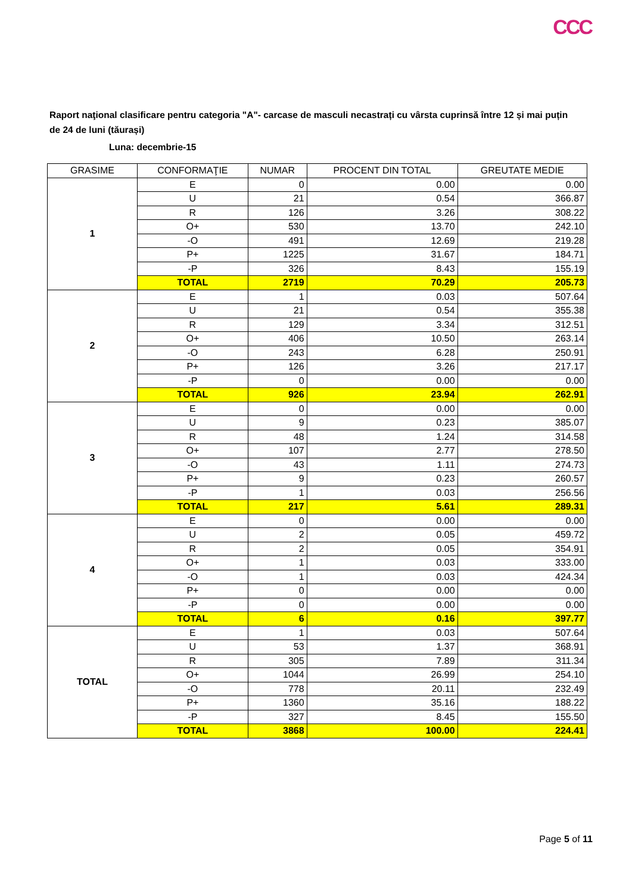CCC
Raport naţional clasificare pentru categoria "A"- carcase de masculi necastrați cu vârsta cuprinsă între 12 și mai puțin de 24 de luni (tăurași)
Luna: decembrie-15
| GRASIME | CONFORMAŢIE | NUMAR | PROCENT DIN TOTAL | GREUTATE MEDIE |
| --- | --- | --- | --- | --- |
| 1 | E | 0 | 0.00 | 0.00 |
| | U | 21 | 0.54 | 366.87 |
| | R | 126 | 3.26 | 308.22 |
| | O+ | 530 | 13.70 | 242.10 |
| | -O | 491 | 12.69 | 219.28 |
| | P+ | 1225 | 31.67 | 184.71 |
| | -P | 326 | 8.43 | 155.19 |
| | TOTAL | 2719 | 70.29 | 205.73 |
| 2 | E | 1 | 0.03 | 507.64 |
| | U | 21 | 0.54 | 355.38 |
| | R | 129 | 3.34 | 312.51 |
| | O+ | 406 | 10.50 | 263.14 |
| | -O | 243 | 6.28 | 250.91 |
| | P+ | 126 | 3.26 | 217.17 |
| | -P | 0 | 0.00 | 0.00 |
| | TOTAL | 926 | 23.94 | 262.91 |
| 3 | E | 0 | 0.00 | 0.00 |
| | U | 9 | 0.23 | 385.07 |
| | R | 48 | 1.24 | 314.58 |
| | O+ | 107 | 2.77 | 278.50 |
| | -O | 43 | 1.11 | 274.73 |
| | P+ | 9 | 0.23 | 260.57 |
| | -P | 1 | 0.03 | 256.56 |
| | TOTAL | 217 | 5.61 | 289.31 |
| 4 | E | 0 | 0.00 | 0.00 |
| | U | 2 | 0.05 | 459.72 |
| | R | 2 | 0.05 | 354.91 |
| | O+ | 1 | 0.03 | 333.00 |
| | -O | 1 | 0.03 | 424.34 |
| | P+ | 0 | 0.00 | 0.00 |
| | -P | 0 | 0.00 | 0.00 |
| | TOTAL | 6 | 0.16 | 397.77 |
| TOTAL | E | 1 | 0.03 | 507.64 |
| | U | 53 | 1.37 | 368.91 |
| | R | 305 | 7.89 | 311.34 |
| | O+ | 1044 | 26.99 | 254.10 |
| | -O | 778 | 20.11 | 232.49 |
| | P+ | 1360 | 35.16 | 188.22 |
| | -P | 327 | 8.45 | 155.50 |
| | TOTAL | 3868 | 100.00 | 224.41 |
Page 5 of 11